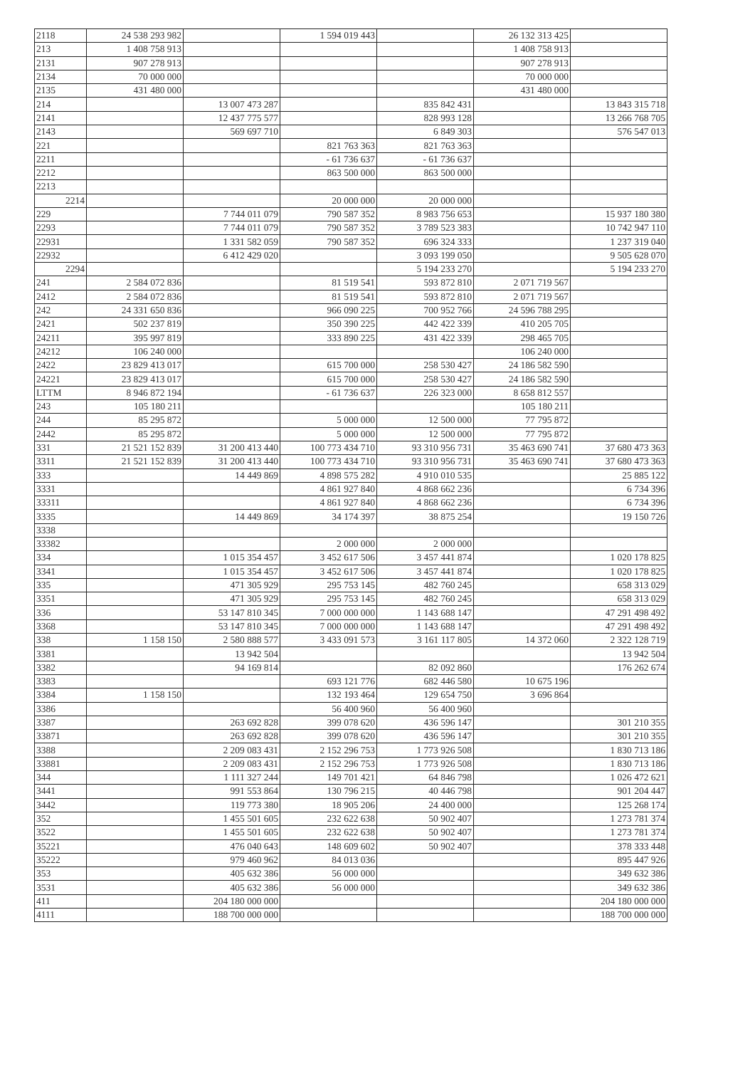| 2118 | 24 538 293 982 | | 1 594 019 443 | | 26 132 313 425 | |
| 213 | 1 408 758 913 | | | | 1 408 758 913 | |
| 2131 | 907 278 913 | | | | 907 278 913 | |
| 2134 | 70 000 000 | | | | 70 000 000 | |
| 2135 | 431 480 000 | | | | 431 480 000 | |
| 214 | | 13 007 473 287 | | 835 842 431 | | 13 843 315 718 |
| 2141 | | 12 437 775 577 | | 828 993 128 | | 13 266 768 705 |
| 2143 | | 569 697 710 | | 6 849 303 | | 576 547 013 |
| 221 | | | 821 763 363 | 821 763 363 | | |
| 2211 | | | - 61 736 637 | - 61 736 637 | | |
| 2212 | | | 863 500 000 | 863 500 000 | | |
| 2213 | | | | | | |
| 2214 | | | 20 000 000 | 20 000 000 | | |
| 229 | | 7 744 011 079 | 790 587 352 | 8 983 756 653 | | 15 937 180 380 |
| 2293 | | 7 744 011 079 | 790 587 352 | 3 789 523 383 | | 10 742 947 110 |
| 22931 | | 1 331 582 059 | 790 587 352 | 696 324 333 | | 1 237 319 040 |
| 22932 | | 6 412 429 020 | | 3 093 199 050 | | 9 505 628 070 |
| 2294 | | | | 5 194 233 270 | | 5 194 233 270 |
| 241 | 2 584 072 836 | | 81 519 541 | 593 872 810 | 2 071 719 567 | |
| 2412 | 2 584 072 836 | | 81 519 541 | 593 872 810 | 2 071 719 567 | |
| 242 | 24 331 650 836 | | 966 090 225 | 700 952 766 | 24 596 788 295 | |
| 2421 | 502 237 819 | | 350 390 225 | 442 422 339 | 410 205 705 | |
| 24211 | 395 997 819 | | 333 890 225 | 431 422 339 | 298 465 705 | |
| 24212 | 106 240 000 | | | | 106 240 000 | |
| 2422 | 23 829 413 017 | | 615 700 000 | 258 530 427 | 24 186 582 590 | |
| 24221 | 23 829 413 017 | | 615 700 000 | 258 530 427 | 24 186 582 590 | |
| LTTM | 8 946 872 194 | | - 61 736 637 | 226 323 000 | 8 658 812 557 | |
| 243 | 105 180 211 | | | | 105 180 211 | |
| 244 | 85 295 872 | | 5 000 000 | 12 500 000 | 77 795 872 | |
| 2442 | 85 295 872 | | 5 000 000 | 12 500 000 | 77 795 872 | |
| 331 | 21 521 152 839 | 31 200 413 440 | 100 773 434 710 | 93 310 956 731 | 35 463 690 741 | 37 680 473 363 |
| 3311 | 21 521 152 839 | 31 200 413 440 | 100 773 434 710 | 93 310 956 731 | 35 463 690 741 | 37 680 473 363 |
| 333 | | 14 449 869 | 4 898 575 282 | 4 910 010 535 | | 25 885 122 |
| 3331 | | | 4 861 927 840 | 4 868 662 236 | | 6 734 396 |
| 33311 | | | 4 861 927 840 | 4 868 662 236 | | 6 734 396 |
| 3335 | | 14 449 869 | 34 174 397 | 38 875 254 | | 19 150 726 |
| 3338 | | | | | | |
| 33382 | | | 2 000 000 | 2 000 000 | | |
| 334 | | 1 015 354 457 | 3 452 617 506 | 3 457 441 874 | | 1 020 178 825 |
| 3341 | | 1 015 354 457 | 3 452 617 506 | 3 457 441 874 | | 1 020 178 825 |
| 335 | | 471 305 929 | 295 753 145 | 482 760 245 | | 658 313 029 |
| 3351 | | 471 305 929 | 295 753 145 | 482 760 245 | | 658 313 029 |
| 336 | | 53 147 810 345 | 7 000 000 000 | 1 143 688 147 | | 47 291 498 492 |
| 3368 | | 53 147 810 345 | 7 000 000 000 | 1 143 688 147 | | 47 291 498 492 |
| 338 | 1 158 150 | 2 580 888 577 | 3 433 091 573 | 3 161 117 805 | 14 372 060 | 2 322 128 719 |
| 3381 | | 13 942 504 | | | | 13 942 504 |
| 3382 | | 94 169 814 | | 82 092 860 | | 176 262 674 |
| 3383 | | | 693 121 776 | 682 446 580 | 10 675 196 | |
| 3384 | 1 158 150 | | 132 193 464 | 129 654 750 | 3 696 864 | |
| 3386 | | | 56 400 960 | 56 400 960 | | |
| 3387 | | 263 692 828 | 399 078 620 | 436 596 147 | | 301 210 355 |
| 33871 | | 263 692 828 | 399 078 620 | 436 596 147 | | 301 210 355 |
| 3388 | | 2 209 083 431 | 2 152 296 753 | 1 773 926 508 | | 1 830 713 186 |
| 33881 | | 2 209 083 431 | 2 152 296 753 | 1 773 926 508 | | 1 830 713 186 |
| 344 | | 1 111 327 244 | 149 701 421 | 64 846 798 | | 1 026 472 621 |
| 3441 | | 991 553 864 | 130 796 215 | 40 446 798 | | 901 204 447 |
| 3442 | | 119 773 380 | 18 905 206 | 24 400 000 | | 125 268 174 |
| 352 | | 1 455 501 605 | 232 622 638 | 50 902 407 | | 1 273 781 374 |
| 3522 | | 1 455 501 605 | 232 622 638 | 50 902 407 | | 1 273 781 374 |
| 35221 | | 476 040 643 | 148 609 602 | 50 902 407 | | 378 333 448 |
| 35222 | | 979 460 962 | 84 013 036 | | | 895 447 926 |
| 353 | | 405 632 386 | 56 000 000 | | | 349 632 386 |
| 3531 | | 405 632 386 | 56 000 000 | | | 349 632 386 |
| 411 | | 204 180 000 000 | | | | 204 180 000 000 |
| 4111 | | 188 700 000 000 | | | | 188 700 000 000 |